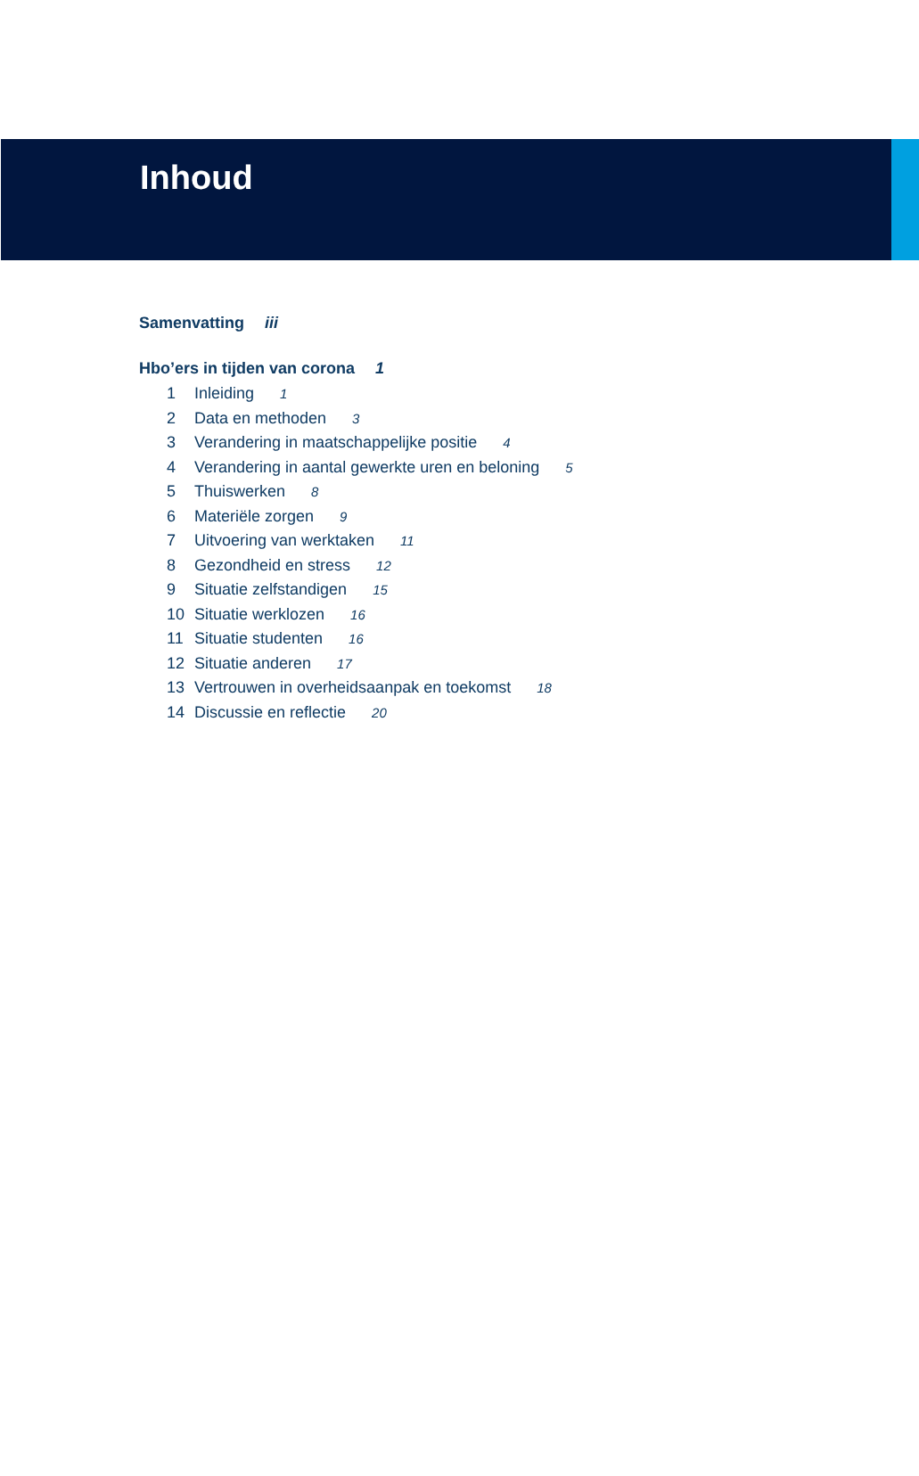Inhoud
Samenvatting iii
Hbo’ers in tijden van corona 1
1 Inleiding 1
2 Data en methoden 3
3 Verandering in maatschappelijke positie 4
4 Verandering in aantal gewerkte uren en beloning 5
5 Thuiswerken 8
6 Materiële zorgen 9
7 Uitvoering van werktaken 11
8 Gezondheid en stress 12
9 Situatie zelfstandigen 15
10 Situatie werklozen 16
11 Situatie studenten 16
12 Situatie anderen 17
13 Vertrouwen in overheidsaanpak en toekomst 18
14 Discussie en reflectie 20